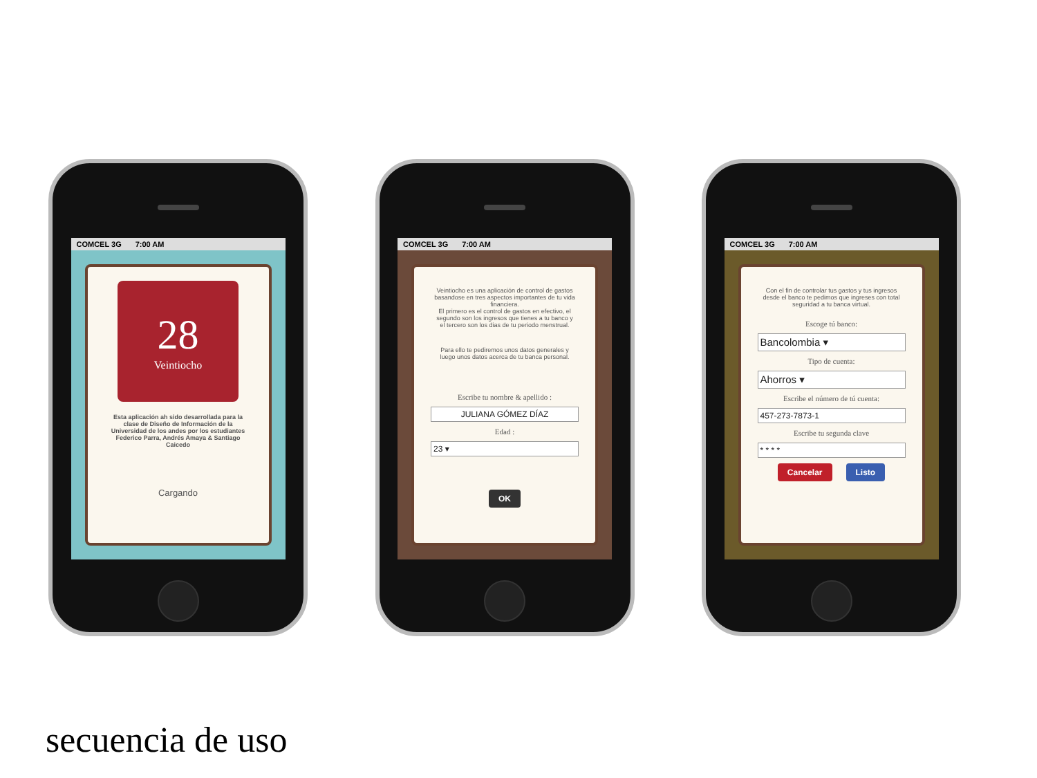COMCEL 3G 7:00 AM
28
Veintiocho
Esta aplicación ah sido desarrollada para la clase de Diseño de Información de la Universidad de los andes por los estudiantes Federico Parra, Andrés Amaya & Santiago Caicedo
Cargando
COMCEL 3G 7:00 AM
Veintiocho es una aplicación de control de gastos basandose en tres aspectos importantes de tu vida financiera.
El primero es el control de gastos en efectivo, el segundo son los ingresos que tienes a tu banco y el tercero son los dias de tu periodo menstrual.
Para ello te pediremos unos datos generales y luego unos datos acerca de tu banca personal.
Escribe tu nombre & apellido :
JULIANA GÓMEZ DÍAZ
Edad :
23 ▾
OK
COMCEL 3G 7:00 AM
Con el fin de controlar tus gastos y tus ingresos desde el banco te pedimos que ingreses con total seguridad a tu banca virtual.
Escoge tú banco:
Bancolombia ▾
Tipo de cuenta:
Ahorros ▾
Escribe el número de tú cuenta:
457-273-7873-1
Escribe tu segunda clave
* * * *
Cancelar Listo
secuencia de uso